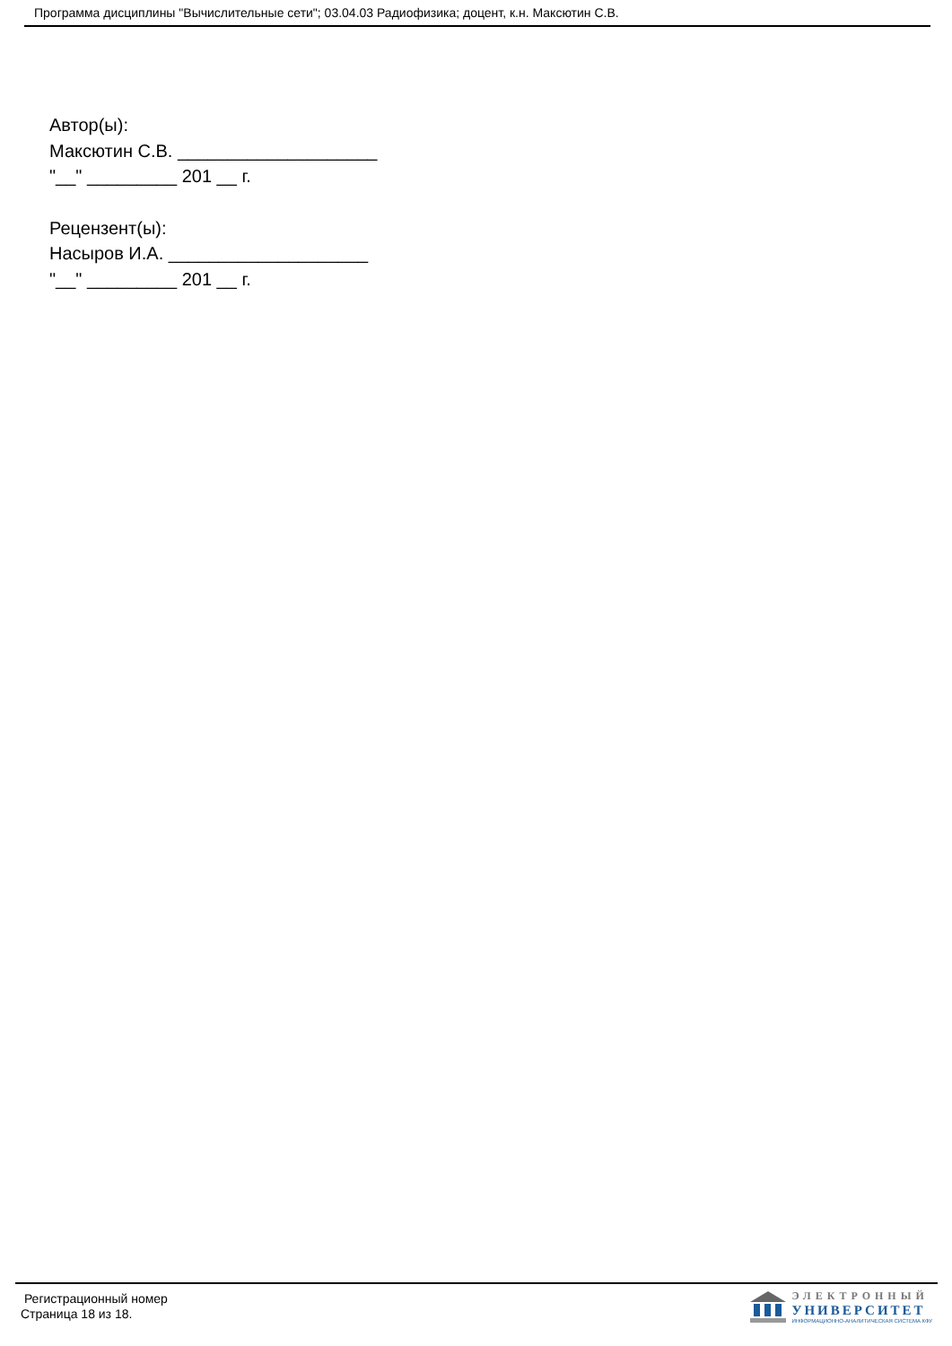Программа дисциплины "Вычислительные сети"; 03.04.03 Радиофизика; доцент, к.н. Максютин С.В.
Автор(ы):
Максютин С.В. ____________________
"__" _________ 201 __ г.
Рецензент(ы):
Насыров И.А. ____________________
"__" _________ 201 __ г.
Регистрационный номер
Страница 18 из 18.
ЭЛЕКТРОННЫЙ
УНИВЕРСИТЕТ
ИНФОРМАЦИОННО-АНАЛИТИЧЕСКАЯ СИСТЕМА КФУ